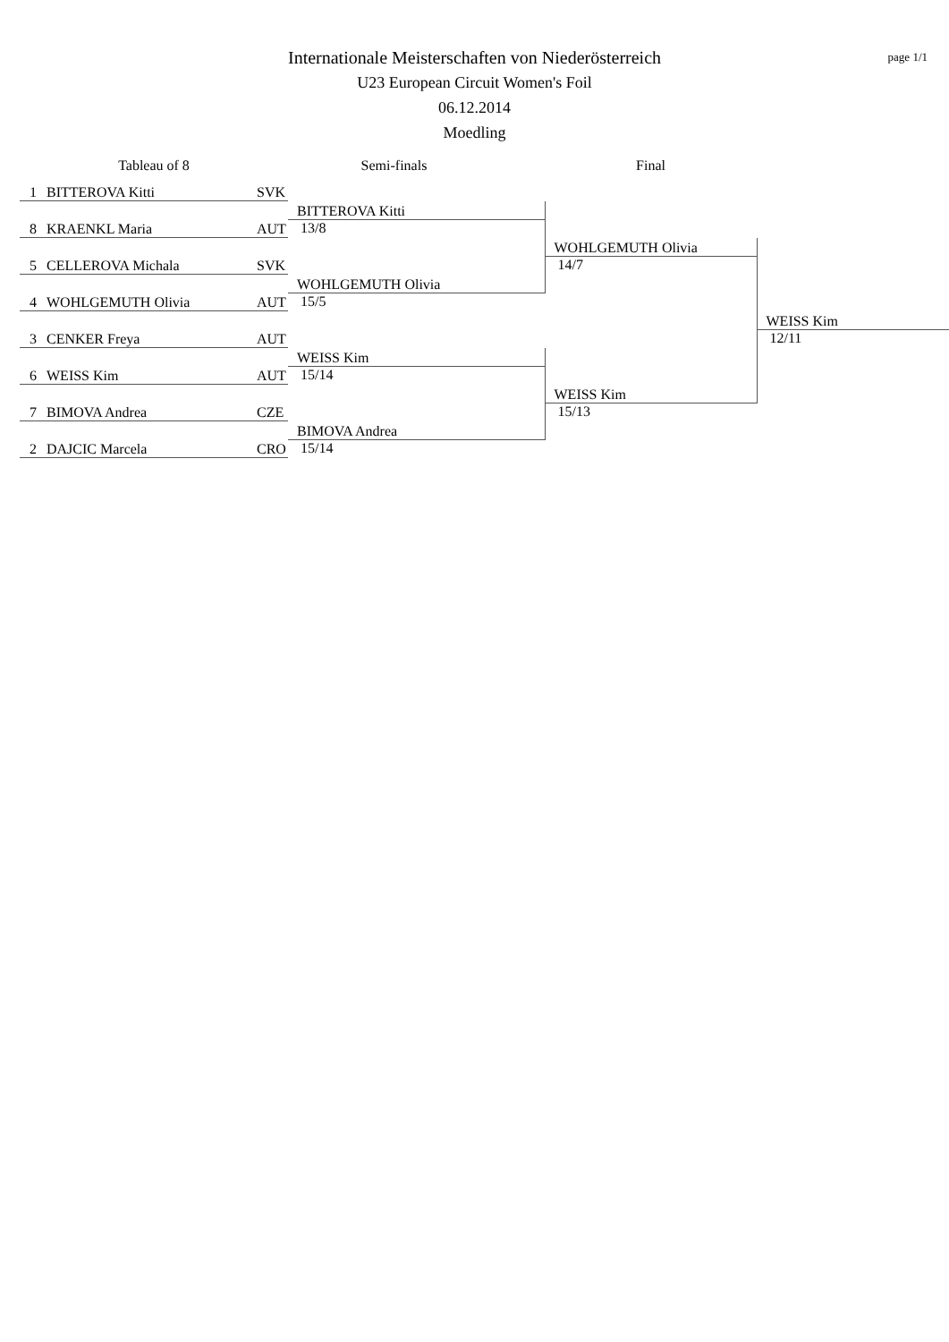page 1/1
Internationale Meisterschaften von Niederösterreich
U23 European Circuit Women's Foil
06.12.2014
Moedling
| Tableau of 8 | | | Semi-finals | Final | |
| --- | --- | --- | --- | --- | --- |
| 1 | BITTEROVA Kitti | SVK | | | |
| | | | BITTEROVA Kitti | | |
| 8 | KRAENKL Maria | AUT | 13/8 | | |
| | | | | WOHLGEMUTH Olivia | |
| 5 | CELLEROVA Michala | SVK | | 14/7 | |
| | | | WOHLGEMUTH Olivia | | |
| 4 | WOHLGEMUTH Olivia | AUT | 15/5 | | |
| | | | | | WEISS Kim |
| 3 | CENKER Freya | AUT | | | 12/11 |
| | | | WEISS Kim | | |
| 6 | WEISS Kim | AUT | 15/14 | | |
| | | | | WEISS Kim | |
| 7 | BIMOVA Andrea | CZE | | 15/13 | |
| | | | BIMOVA Andrea | | |
| 2 | DAJCIC Marcela | CRO | 15/14 | | |